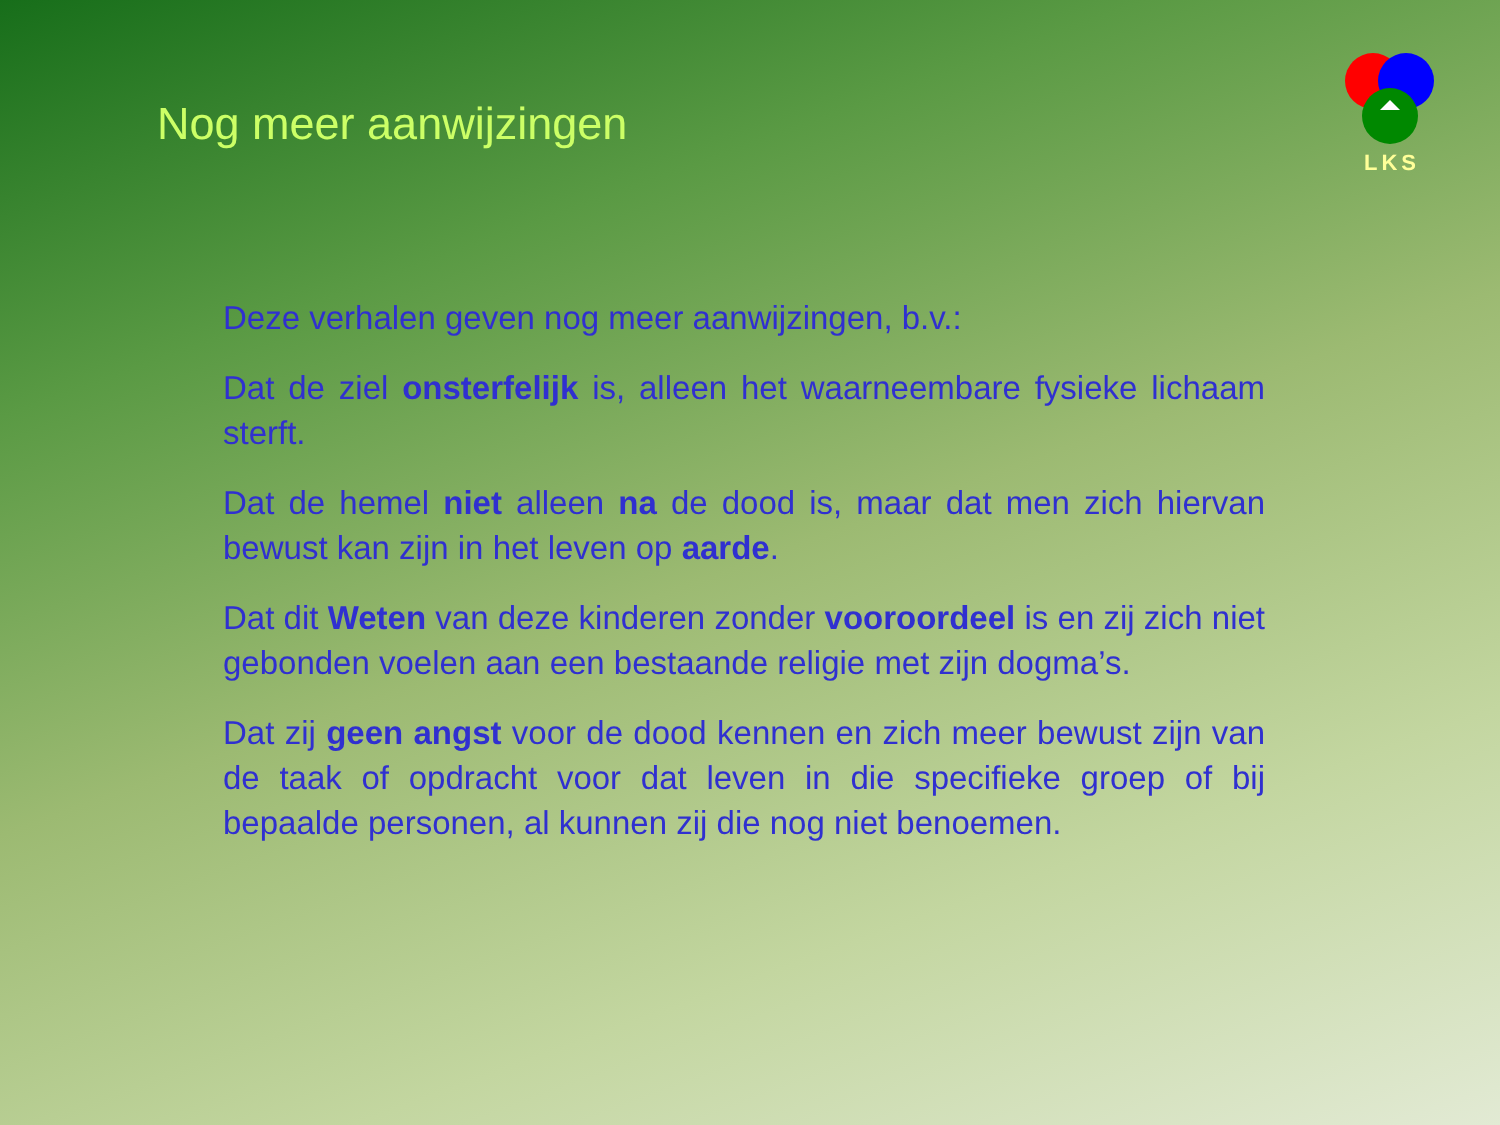Nog meer aanwijzingen
LKS
Deze verhalen geven nog meer aanwijzingen, b.v.:
Dat de ziel onsterfelijk is, alleen het waarneembare fysieke lichaam sterft.
Dat de hemel niet alleen na de dood is, maar dat men zich hiervan bewust kan zijn in het leven op aarde.
Dat dit Weten van deze kinderen zonder vooroordeel is en zij zich niet gebonden voelen aan een bestaande religie met zijn dogma’s.
Dat zij geen angst voor de dood kennen en zich meer bewust zijn van de taak of opdracht voor dat leven in die specifieke groep of bij bepaalde personen, al kunnen zij die nog niet benoemen.